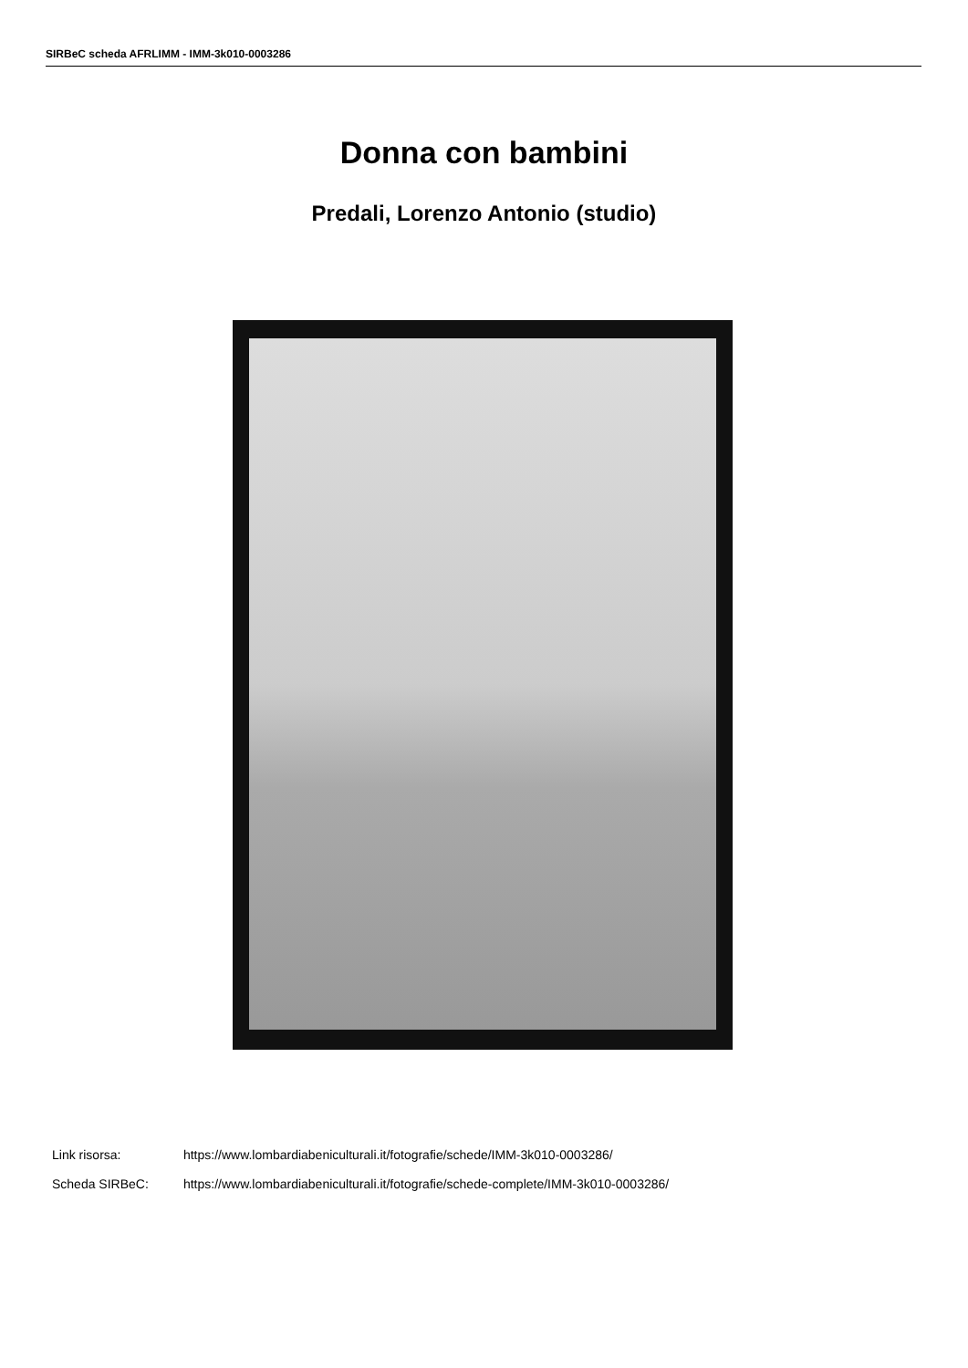SIRBeC scheda AFRLIMM - IMM-3k010-0003286
Donna con bambini
Predali, Lorenzo Antonio (studio)
Link risorsa: https://www.lombardiabeniculturali.it/fotografie/schede/IMM-3k010-0003286/
Scheda SIRBeC: https://www.lombardiabeniculturali.it/fotografie/schede-complete/IMM-3k010-0003286/